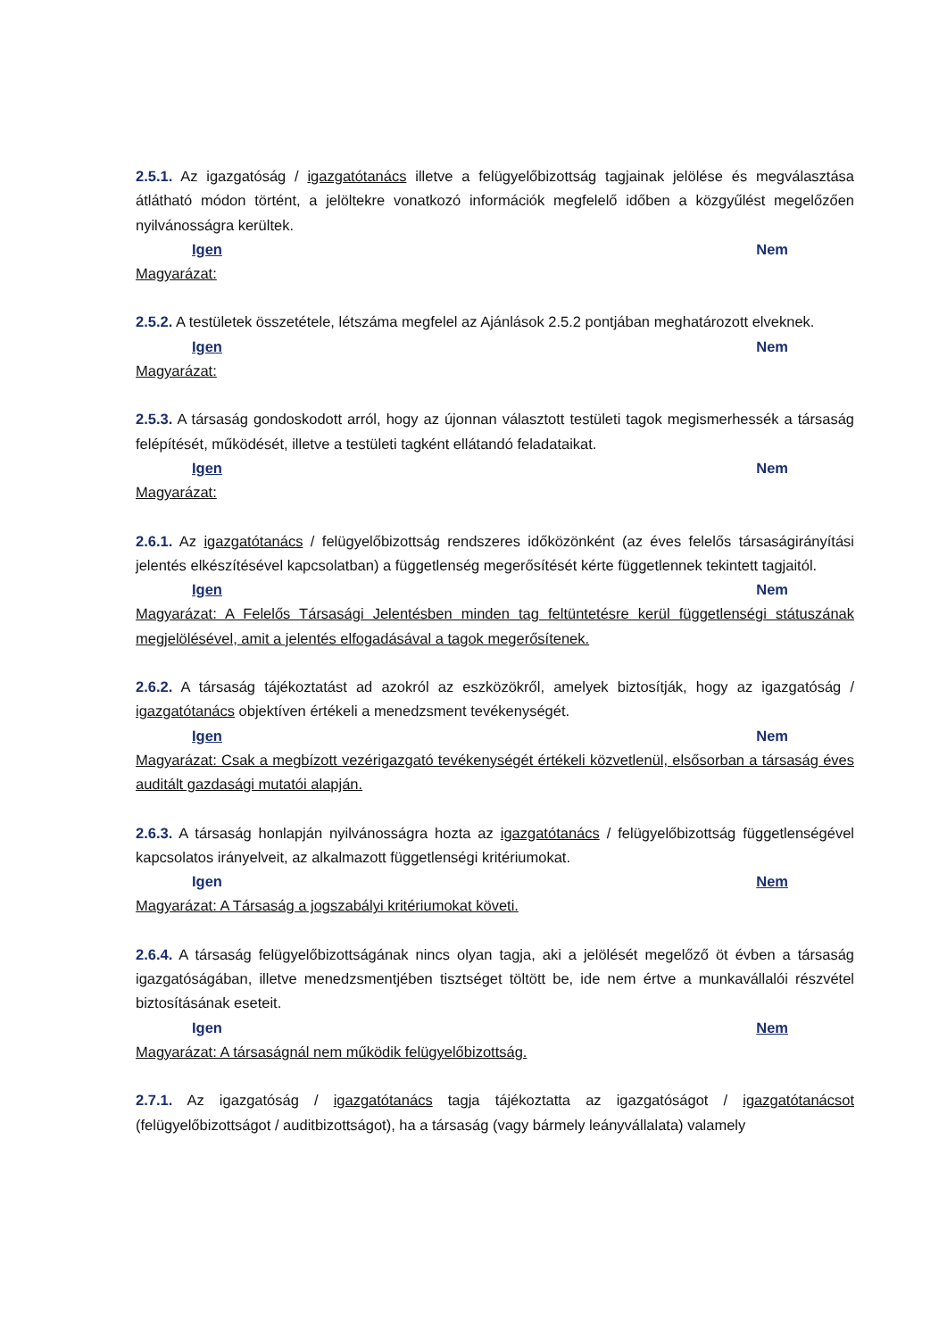2.5.1. Az igazgatóság / igazgatótanács illetve a felügyelőbizottság tagjainak jelölése és megválasztása átlátható módon történt, a jelöltekre vonatkozó információk megfelelő időben a közgyűlést megelőzően nyilvánosságra kerültek.
Igen Nem
Magyarázat:
2.5.2. A testületek összetétele, létszáma megfelel az Ajánlások 2.5.2 pontjában meghatározott elveknek.
Igen Nem
Magyarázat:
2.5.3. A társaság gondoskodott arról, hogy az újonnan választott testületi tagok megismerhessék a társaság felépítését, működését, illetve a testületi tagként ellátandó feladataikat.
Igen Nem
Magyarázat:
2.6.1. Az igazgatótanács / felügyelőbizottság rendszeres időközönként (az éves felelős társaságirányítási jelentés elkészítésével kapcsolatban) a függetlenség megerősítését kérte függetlennek tekintett tagjaitól.
Igen Nem
Magyarázat: A Felelős Társasági Jelentésben minden tag feltüntetésre kerül függetlenségi státuszának megjelölésével, amit a jelentés elfogadásával a tagok megerősítenek.
2.6.2. A társaság tájékoztatást ad azokról az eszközökről, amelyek biztosítják, hogy az igazgatóság / igazgatótanács objektíven értékeli a menedzsment tevékenységét.
Igen Nem
Magyarázat: Csak a megbízott vezérigazgató tevékenységét értékeli közvetlenül, elsősorban a társaság éves auditált gazdasági mutatói alapján.
2.6.3. A társaság honlapján nyilvánosságra hozta az igazgatótanács / felügyelőbizottság függetlenségével kapcsolatos irányelveit, az alkalmazott függetlenségi kritériumokat.
Igen Nem
Magyarázat: A Társaság a jogszabályi kritériumokat követi.
2.6.4. A társaság felügyelőbizottságának nincs olyan tagja, aki a jelölését megelőző öt évben a társaság igazgatóságában, illetve menedzsmentjében tisztséget töltött be, ide nem értve a munkavállalói részvétel biztosításának eseteit.
Igen Nem
Magyarázat: A társaságnál nem működik felügyelőbizottság.
2.7.1. Az igazgatóság / igazgatótanács tagja tájékoztatta az igazgatóságot / igazgatótanácsot (felügyelőbizottságot / auditbizottságot), ha a társaság (vagy bármely leányvállalata) valamely